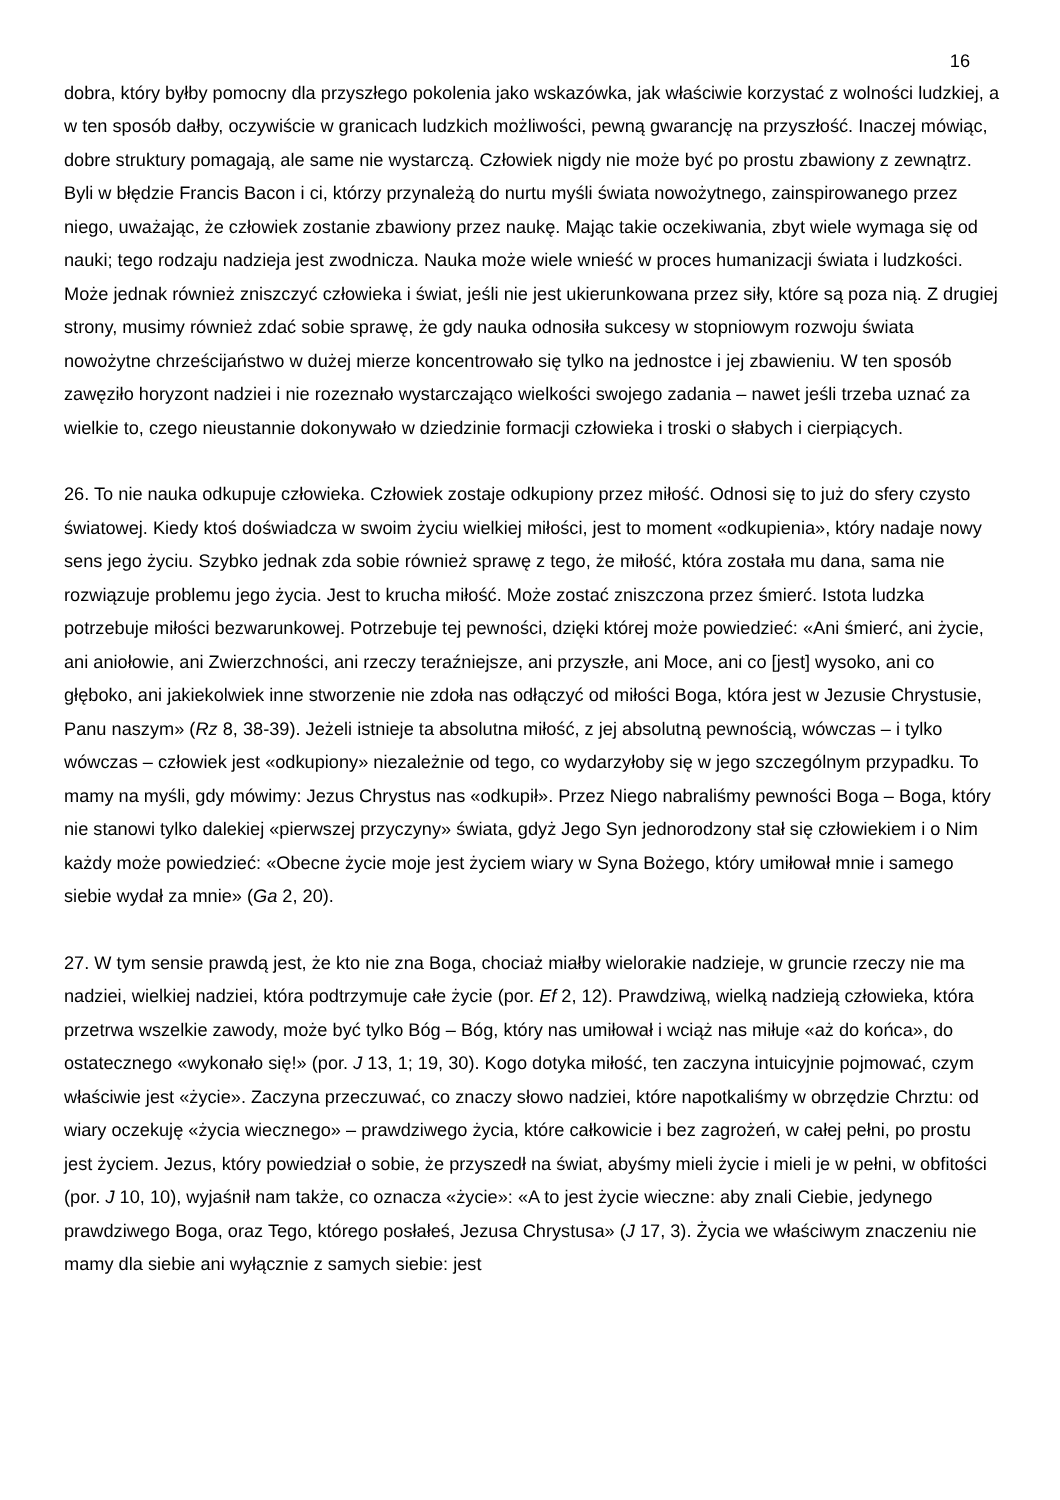16
dobra, który byłby pomocny dla przyszłego pokolenia jako wskazówka, jak właściwie korzystać z wolności ludzkiej, a w ten sposób dałby, oczywiście w granicach ludzkich możliwości, pewną gwarancję na przyszłość. Inaczej mówiąc, dobre struktury pomagają, ale same nie wystarczą. Człowiek nigdy nie może być po prostu zbawiony z zewnątrz. Byli w błędzie Francis Bacon i ci, którzy przynależą do nurtu myśli świata nowożytnego, zainspirowanego przez niego, uważając, że człowiek zostanie zbawiony przez naukę. Mając takie oczekiwania, zbyt wiele wymaga się od nauki; tego rodzaju nadzieja jest zwodnicza. Nauka może wiele wnieść w proces humanizacji świata i ludzkości. Może jednak również zniszczyć człowieka i świat, jeśli nie jest ukierunkowana przez siły, które są poza nią. Z drugiej strony, musimy również zdać sobie sprawę, że gdy nauka odnosiła sukcesy w stopniowym rozwoju świata nowożytne chrześcijaństwo w dużej mierze koncentrowało się tylko na jednostce i jej zbawieniu. W ten sposób zawęziło horyzont nadziei i nie rozeznało wystarczająco wielkości swojego zadania – nawet jeśli trzeba uznać za wielkie to, czego nieustannie dokonywało w dziedzinie formacji człowieka i troski o słabych i cierpiących.
26. To nie nauka odkupuje człowieka. Człowiek zostaje odkupiony przez miłość. Odnosi się to już do sfery czysto światowej. Kiedy ktoś doświadcza w swoim życiu wielkiej miłości, jest to moment «odkupienia», który nadaje nowy sens jego życiu. Szybko jednak zda sobie również sprawę z tego, że miłość, która została mu dana, sama nie rozwiązuje problemu jego życia. Jest to krucha miłość. Może zostać zniszczona przez śmierć. Istota ludzka potrzebuje miłości bezwarunkowej. Potrzebuje tej pewności, dzięki której może powiedzieć: «Ani śmierć, ani życie, ani aniołowie, ani Zwierzchności, ani rzeczy teraźniejsze, ani przyszłe, ani Moce, ani co [jest] wysoko, ani co głęboko, ani jakiekolwiek inne stworzenie nie zdoła nas odłączyć od miłości Boga, która jest w Jezusie Chrystusie, Panu naszym» (Rz 8, 38-39). Jeżeli istnieje ta absolutna miłość, z jej absolutną pewnością, wówczas – i tylko wówczas – człowiek jest «odkupiony» niezależnie od tego, co wydarzyłoby się w jego szczególnym przypadku. To mamy na myśli, gdy mówimy: Jezus Chrystus nas «odkupił». Przez Niego nabraliśmy pewności Boga – Boga, który nie stanowi tylko dalekiej «pierwszej przyczyny» świata, gdyż Jego Syn jednorodzony stał się człowiekiem i o Nim każdy może powiedzieć: «Obecne życie moje jest życiem wiary w Syna Bożego, który umiłował mnie i samego siebie wydał za mnie» (Ga 2, 20).
27. W tym sensie prawdą jest, że kto nie zna Boga, chociaż miałby wielorakie nadzieje, w gruncie rzeczy nie ma nadziei, wielkiej nadziei, która podtrzymuje całe życie (por. Ef 2, 12). Prawdziwą, wielką nadzieją człowieka, która przetrwa wszelkie zawody, może być tylko Bóg – Bóg, który nas umiłował i wciąż nas miłuje «aż do końca», do ostatecznego «wykonało się!» (por. J 13, 1; 19, 30). Kogo dotyka miłość, ten zaczyna intuicyjnie pojmować, czym właściwie jest «życie». Zaczyna przeczuwać, co znaczy słowo nadziei, które napotkaliśmy w obrzędzie Chrztu: od wiary oczekuję «życia wiecznego» – prawdziwego życia, które całkowicie i bez zagrożeń, w całej pełni, po prostu jest życiem. Jezus, który powiedział o sobie, że przyszedł na świat, abyśmy mieli życie i mieli je w pełni, w obfitości (por. J 10, 10), wyjaśnił nam także, co oznacza «życie»: «A to jest życie wieczne: aby znali Ciebie, jedynego prawdziwego Boga, oraz Tego, którego posłałeś, Jezusa Chrystusa» (J 17, 3). Życia we właściwym znaczeniu nie mamy dla siebie ani wyłącznie z samych siebie: jest